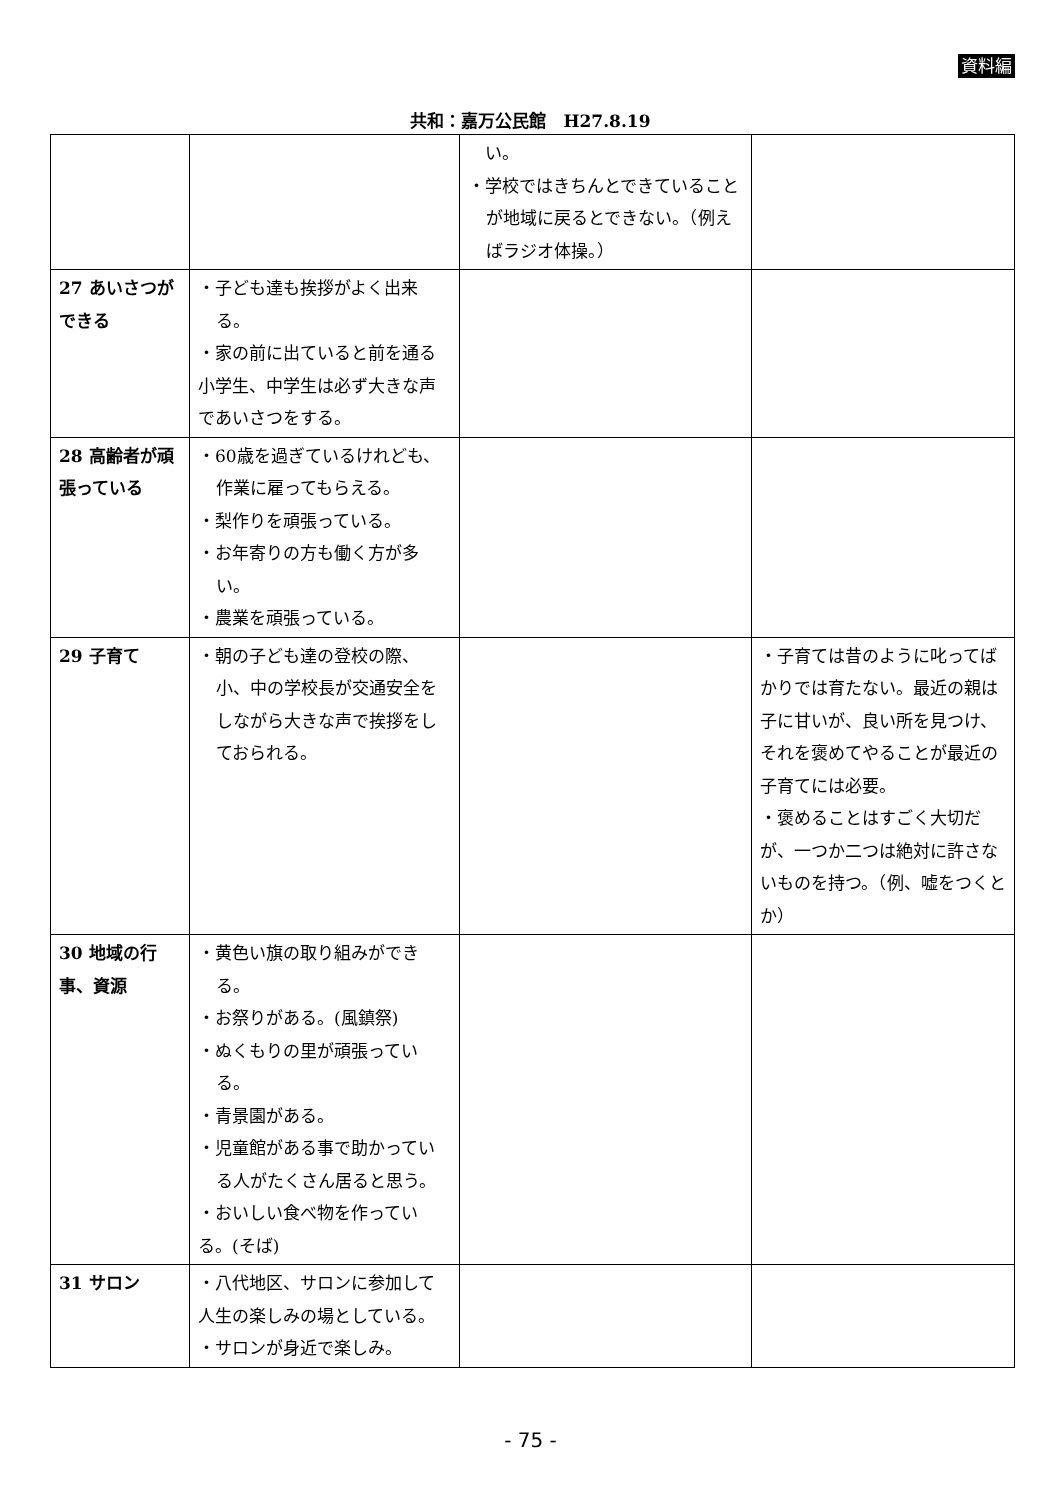資料編
共和：嘉万公民館　H27.8.19
| | | い。 ・学校ではきちんとできていることが地域に戻るとできない。（例えばラジオ体操。） | |
| 27 あいさつができる | ・子ども達も挨拶がよく出来る。 ・家の前に出ていると前を通る小学生、中学生は必ず大きな声であいさつをする。 | | |
| 28 高齢者が頑張っている | ・60歳を過ぎているけれども、作業に雇ってもらえる。 ・梨作りを頑張っている。 ・お年寄りの方も働く方が多い。 ・農業を頑張っている。 | | |
| 29 子育て | ・朝の子ども達の登校の際、小、中の学校長が交通安全をしながら大きな声で挨拶をしておられる。 | | ・子育ては昔のように叱ってばかりでは育たない。最近の親は子に甘いが、良い所を見つけ、それを褒めてやることが最近の子育てには必要。 ・褒めることはすごく大切だが、一つか二つは絶対に許さないものを持つ。（例、嘘をつくとか） |
| 30 地域の行事、資源 | ・黄色い旗の取り組みができる。 ・お祭りがある。(風鎮祭) ・ぬくもりの里が頑張っている。 ・青景園がある。 ・児童館がある事で助かっている人がたくさん居ると思う。 ・おいしい食べ物を作っている。(そば) | | |
| 31 サロン | ・八代地区、サロンに参加して人生の楽しみの場としている。 ・サロンが身近で楽しみ。 | | |
- 75 -